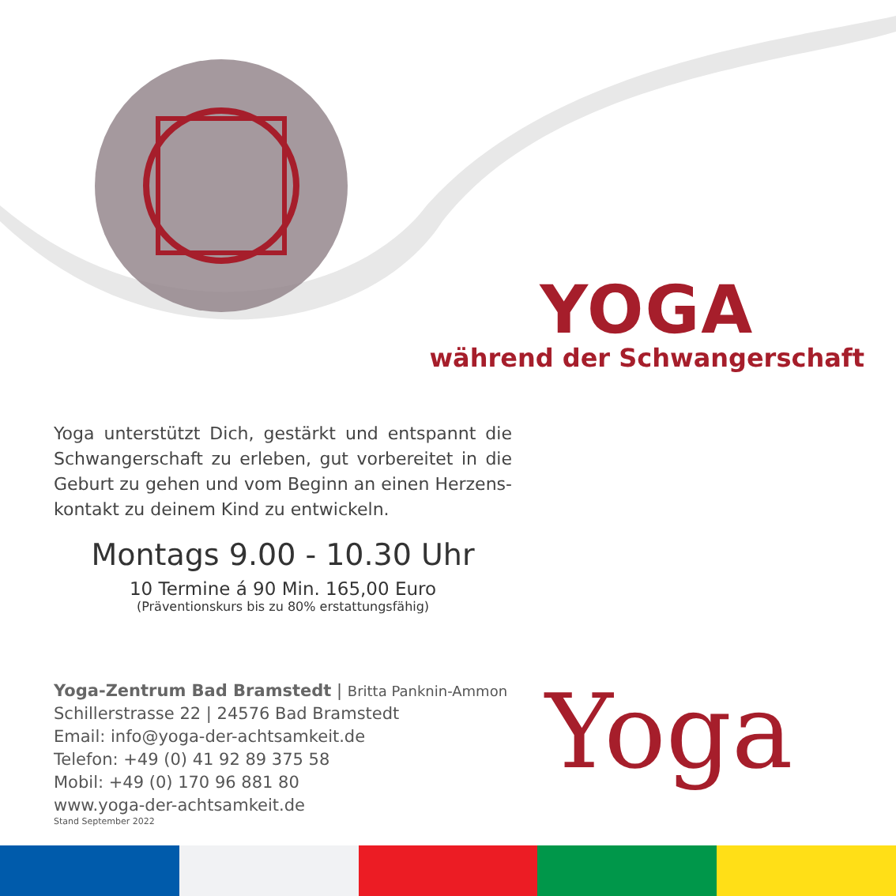YOGA
während der Schwangerschaft
Yoga unterstützt Dich, gestärkt und entspannt die Schwangerschaft zu erleben, gut vorbereitet in die Geburt zu gehen und vom Beginn an einen Herzens-kontakt zu deinem Kind zu entwickeln.
Montags 9.00 - 10.30 Uhr
10 Termine á 90 Min. 165,00 Euro
(Präventionskurs bis zu 80% erstattungsfähig)
Yoga-Zentrum Bad Bramstedt | Britta Panknin-Ammon
Schillerstrasse 22 | 24576 Bad Bramstedt
Email: info@yoga-der-achtsamkeit.de
Telefon: +49 (0) 41 92 89 375 58
Mobil: +49 (0) 170 96 881 80
www.yoga-der-achtsamkeit.de
Stand September 2022
Yoga